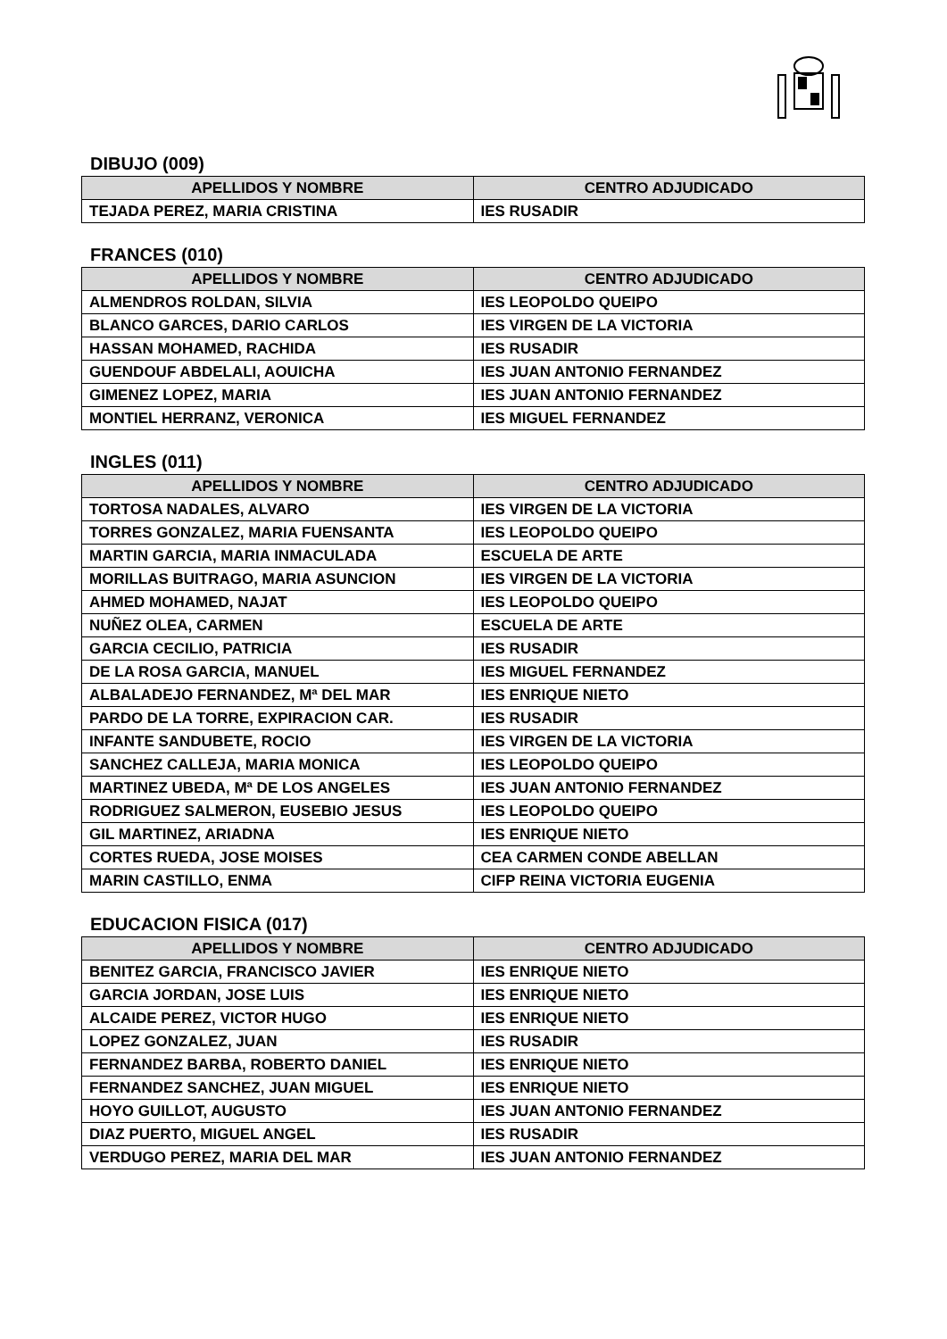DIBUJO (009)
| APELLIDOS Y NOMBRE | CENTRO ADJUDICADO |
| --- | --- |
| TEJADA PEREZ, MARIA CRISTINA | IES RUSADIR |
FRANCES (010)
| APELLIDOS Y NOMBRE | CENTRO ADJUDICADO |
| --- | --- |
| ALMENDROS ROLDAN, SILVIA | IES LEOPOLDO QUEIPO |
| BLANCO GARCES, DARIO CARLOS | IES VIRGEN DE LA VICTORIA |
| HASSAN MOHAMED, RACHIDA | IES RUSADIR |
| GUENDOUF ABDELALI, AOUICHA | IES JUAN ANTONIO FERNANDEZ |
| GIMENEZ LOPEZ, MARIA | IES JUAN ANTONIO FERNANDEZ |
| MONTIEL HERRANZ, VERONICA | IES MIGUEL FERNANDEZ |
INGLES (011)
| APELLIDOS Y NOMBRE | CENTRO ADJUDICADO |
| --- | --- |
| TORTOSA NADALES, ALVARO | IES VIRGEN DE LA VICTORIA |
| TORRES GONZALEZ, MARIA FUENSANTA | IES LEOPOLDO QUEIPO |
| MARTIN GARCIA, MARIA INMACULADA | ESCUELA DE ARTE |
| MORILLAS BUITRAGO, MARIA ASUNCION | IES VIRGEN DE LA VICTORIA |
| AHMED MOHAMED, NAJAT | IES LEOPOLDO QUEIPO |
| NUÑEZ OLEA, CARMEN | ESCUELA DE ARTE |
| GARCIA CECILIO, PATRICIA | IES RUSADIR |
| DE LA ROSA GARCIA, MANUEL | IES MIGUEL FERNANDEZ |
| ALBALADEJO FERNANDEZ, Mª DEL MAR | IES ENRIQUE NIETO |
| PARDO DE LA TORRE, EXPIRACION CAR. | IES RUSADIR |
| INFANTE SANDUBETE, ROCIO | IES VIRGEN DE LA VICTORIA |
| SANCHEZ CALLEJA, MARIA MONICA | IES LEOPOLDO QUEIPO |
| MARTINEZ UBEDA, Mª DE LOS ANGELES | IES JUAN ANTONIO FERNANDEZ |
| RODRIGUEZ SALMERON, EUSEBIO JESUS | IES LEOPOLDO QUEIPO |
| GIL MARTINEZ, ARIADNA | IES ENRIQUE NIETO |
| CORTES RUEDA, JOSE MOISES | CEA CARMEN CONDE ABELLAN |
| MARIN CASTILLO, ENMA | CIFP REINA VICTORIA EUGENIA |
EDUCACION FISICA (017)
| APELLIDOS Y NOMBRE | CENTRO ADJUDICADO |
| --- | --- |
| BENITEZ GARCIA, FRANCISCO JAVIER | IES ENRIQUE NIETO |
| GARCIA JORDAN, JOSE LUIS | IES ENRIQUE NIETO |
| ALCAIDE PEREZ, VICTOR HUGO | IES ENRIQUE NIETO |
| LOPEZ GONZALEZ, JUAN | IES RUSADIR |
| FERNANDEZ BARBA, ROBERTO DANIEL | IES ENRIQUE NIETO |
| FERNANDEZ SANCHEZ, JUAN MIGUEL | IES ENRIQUE NIETO |
| HOYO GUILLOT, AUGUSTO | IES JUAN ANTONIO FERNANDEZ |
| DIAZ PUERTO, MIGUEL ANGEL | IES RUSADIR |
| VERDUGO PEREZ, MARIA DEL MAR | IES JUAN ANTONIO FERNANDEZ |